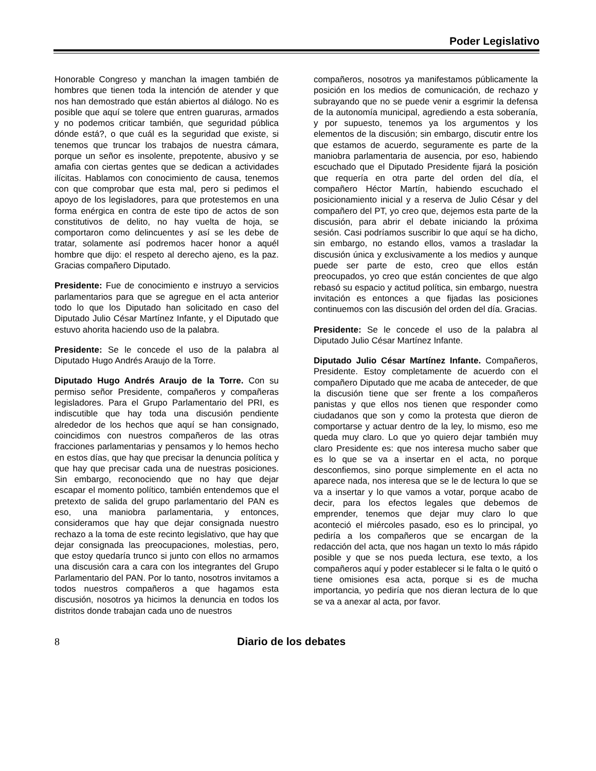Poder Legislativo
Honorable Congreso y manchan la imagen también de hombres que tienen toda la intención de atender y que nos han demostrado que están abiertos al diálogo. No es posible que aquí se tolere que entren guaruras, armados y no podemos criticar también, que seguridad pública dónde está?, o que cuál es la seguridad que existe, si tenemos que truncar los trabajos de nuestra cámara, porque un señor es insolente, prepotente, abusivo y se amafia con ciertas gentes que se dedican a actividades ilícitas. Hablamos con conocimiento de causa, tenemos con que comprobar que esta mal, pero si pedimos el apoyo de los legisladores, para que protestemos en una forma enérgica en contra de este tipo de actos de son constitutivos de delito, no hay vuelta de hoja, se comportaron como delincuentes y así se les debe de tratar, solamente así podremos hacer honor a aquél hombre que dijo: el respeto al derecho ajeno, es la paz. Gracias compañero Diputado.
Presidente: Fue de conocimiento e instruyo a servicios parlamentarios para que se agregue en el acta anterior todo lo que los Diputado han solicitado en caso del Diputado Julio César Martínez Infante, y el Diputado que estuvo ahorita haciendo uso de la palabra.
Presidente: Se le concede el uso de la palabra al Diputado Hugo Andrés Araujo de la Torre.
Diputado Hugo Andrés Araujo de la Torre. Con su permiso señor Presidente, compañeros y compañeras legisladores. Para el Grupo Parlamentario del PRI, es indiscutible que hay toda una discusión pendiente alrededor de los hechos que aquí se han consignado, coincidimos con nuestros compañeros de las otras fracciones parlamentarias y pensamos y lo hemos hecho en estos días, que hay que precisar la denuncia política y que hay que precisar cada una de nuestras posiciones. Sin embargo, reconociendo que no hay que dejar escapar el momento político, también entendemos que el pretexto de salida del grupo parlamentario del PAN es eso, una maniobra parlamentaria, y entonces, consideramos que hay que dejar consignada nuestro rechazo a la toma de este recinto legislativo, que hay que dejar consignada las preocupaciones, molestias, pero, que estoy quedaría trunco si junto con ellos no armamos una discusión cara a cara con los integrantes del Grupo Parlamentario del PAN. Por lo tanto, nosotros invitamos a todos nuestros compañeros a que hagamos esta discusión, nosotros ya hicimos la denuncia en todos los distritos donde trabajan cada uno de nuestros
compañeros, nosotros ya manifestamos públicamente la posición en los medios de comunicación, de rechazo y subrayando que no se puede venir a esgrimir la defensa de la autonomía municipal, agrediendo a esta soberanía, y por supuesto, tenemos ya los argumentos y los elementos de la discusión; sin embargo, discutir entre los que estamos de acuerdo, seguramente es parte de la maniobra parlamentaria de ausencia, por eso, habiendo escuchado que el Diputado Presidente fijará la posición que requería en otra parte del orden del día, el compañero Héctor Martín, habiendo escuchado el posicionamiento inicial y a reserva de Julio César y del compañero del PT, yo creo que, dejemos esta parte de la discusión, para abrir el debate iniciando la próxima sesión. Casi podríamos suscribir lo que aquí se ha dicho, sin embargo, no estando ellos, vamos a trasladar la discusión única y exclusivamente a los medios y aunque puede ser parte de esto, creo que ellos están preocupados, yo creo que están concientes de que algo rebasó su espacio y actitud política, sin embargo, nuestra invitación es entonces a que fijadas las posiciones continuemos con las discusión del orden del día. Gracias.
Presidente: Se le concede el uso de la palabra al Diputado Julio César Martínez Infante.
Diputado Julio César Martínez Infante. Compañeros, Presidente. Estoy completamente de acuerdo con el compañero Diputado que me acaba de anteceder, de que la discusión tiene que ser frente a los compañeros panistas y que ellos nos tienen que responder como ciudadanos que son y como la protesta que dieron de comportarse y actuar dentro de la ley, lo mismo, eso me queda muy claro. Lo que yo quiero dejar también muy claro Presidente es: que nos interesa mucho saber que es lo que se va a insertar en el acta, no porque desconfiemos, sino porque simplemente en el acta no aparece nada, nos interesa que se le de lectura lo que se va a insertar y lo que vamos a votar, porque acabo de decir, para los efectos legales que debemos de emprender, tenemos que dejar muy claro lo que aconteció el miércoles pasado, eso es lo principal, yo pediría a los compañeros que se encargan de la redacción del acta, que nos hagan un texto lo más rápido posible y que se nos pueda lectura, ese texto, a los compañeros aquí y poder establecer si le falta o le quitó o tiene omisiones esa acta, porque si es de mucha importancia, yo pediría que nos dieran lectura de lo que se va a anexar al acta, por favor.
8 Diario de los debates